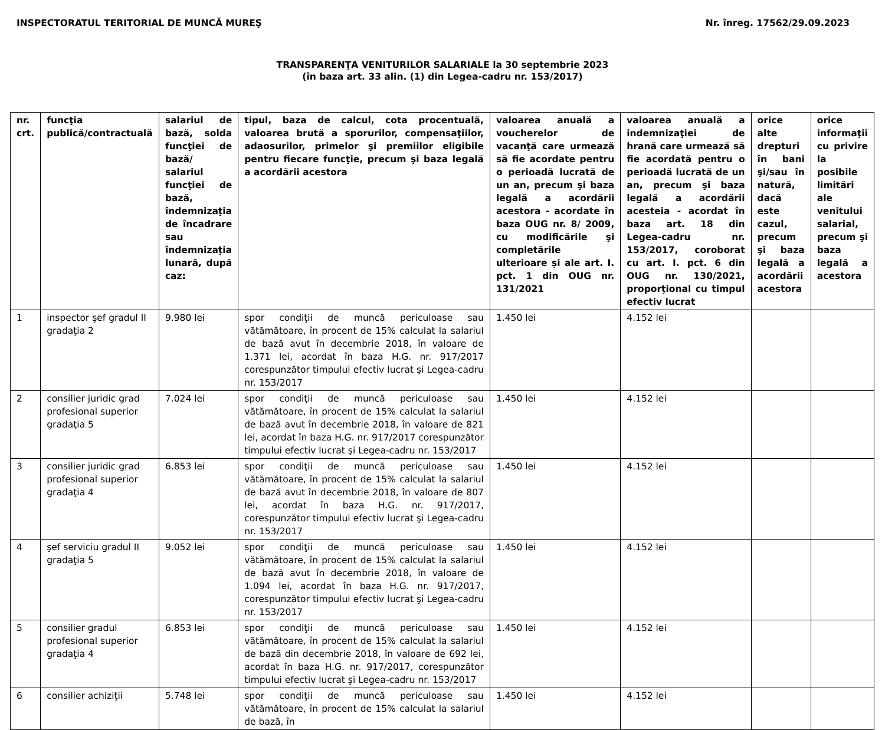INSPECTORATUL TERITORIAL DE MUNCĂ MUREŞ Nr. înreg. 17562/29.09.2023
TRANSPARENŢA VENITURILOR SALARIALE la 30 septembrie 2023
(în baza art. 33 alin. (1) din Legea-cadru nr. 153/2017)
| nr. crt. | funcţia publică/contractuală | salariul de bază, solda funcţiei de bază/ salariul funcţiei de bază, îndemnizaţia de încadrare sau îndemnizaţia lunară, după caz: | tipul, baza de calcul, cota procentuală, valoarea brută a sporurilor, compensaţiilor, adaosurilor, primelor şi premiilor eligibile pentru fiecare funcţie, precum şi baza legală a acordării acestora | valoarea anuală a voucherelor de vacanţă care urmează să fie acordate pentru o perioadă lucrată de un an, precum şi baza legală a acordării acestora - acordate în baza OUG nr. 8/ 2009, cu modificările şi completările ulterioare și ale art. I. pct. 1 din OUG nr. 131/2021 | valoarea anuală a indemnizaţiei de hrană care urmează să fie acordată pentru o perioadă lucrată de un an, precum şi baza legală a acordării acesteia - acordat în baza art. 18 din Legea-cadru nr. 153/2017, coroborat cu art. I. pct. 6 din OUG nr. 130/2021, proporţional cu timpul efectiv lucrat | orice alte drepturi în bani şi/sau în natură, dacă este cazul, precum şi baza legală a acordării acestora | orice informaţii cu privire la posibile limitări ale venitului salarial, precum şi baza legală a acestora |
| --- | --- | --- | --- | --- | --- | --- | --- |
| 1 | inspector şef gradul II gradaţia 2 | 9.980 lei | spor condiţii de muncă periculoase sau vătămătoare, în procent de 15% calculat la salariul de bază avut în decembrie 2018, în valoare de 1.371 lei, acordat în baza H.G. nr. 917/2017 corespunzător timpului efectiv lucrat şi Legea-cadru nr. 153/2017 | 1.450 lei | 4.152 lei | | |
| 2 | consilier juridic grad profesional superior gradaţia 5 | 7.024 lei | spor condiţii de muncă periculoase sau vătămătoare, în procent de 15% calculat la salariul de bază avut în decembrie 2018, în valoare de 821 lei, acordat în baza H.G. nr. 917/2017 corespunzător timpului efectiv lucrat şi Legea-cadru nr. 153/2017 | 1.450 lei | 4.152 lei | | |
| 3 | consilier juridic grad profesional superior gradaţia 4 | 6.853 lei | spor condiţii de muncă periculoase sau vătămătoare, în procent de 15% calculat la salariul de bază avut în decembrie 2018, în valoare de 807 lei, acordat în baza H.G. nr. 917/2017, corespunzător timpului efectiv lucrat şi Legea-cadru nr. 153/2017 | 1.450 lei | 4.152 lei | | |
| 4 | şef serviciu gradul II gradaţia 5 | 9.052 lei | spor condiţii de muncă periculoase sau vătămătoare, în procent de 15% calculat la salariul de bază avut în decembrie 2018, în valoare de 1.094 lei, acordat în baza H.G. nr. 917/2017, corespunzător timpului efectiv lucrat şi Legea-cadru nr. 153/2017 | 1.450 lei | 4.152 lei | | |
| 5 | consilier gradul profesional superior gradaţia 4 | 6.853 lei | spor condiţii de muncă periculoase sau vătămătoare, în procent de 15% calculat la salariul de bază din decembrie 2018, în valoare de 692 lei, acordat în baza H.G. nr. 917/2017, corespunzător timpului efectiv lucrat şi Legea-cadru nr. 153/2017 | 1.450 lei | 4.152 lei | | |
| 6 | consilier achiziţii | 5.748 lei | spor condiţii de muncă periculoase sau vătămătoare, în procent de 15% calculat la salariul de bază, în | 1.450 lei | 4.152 lei | | |